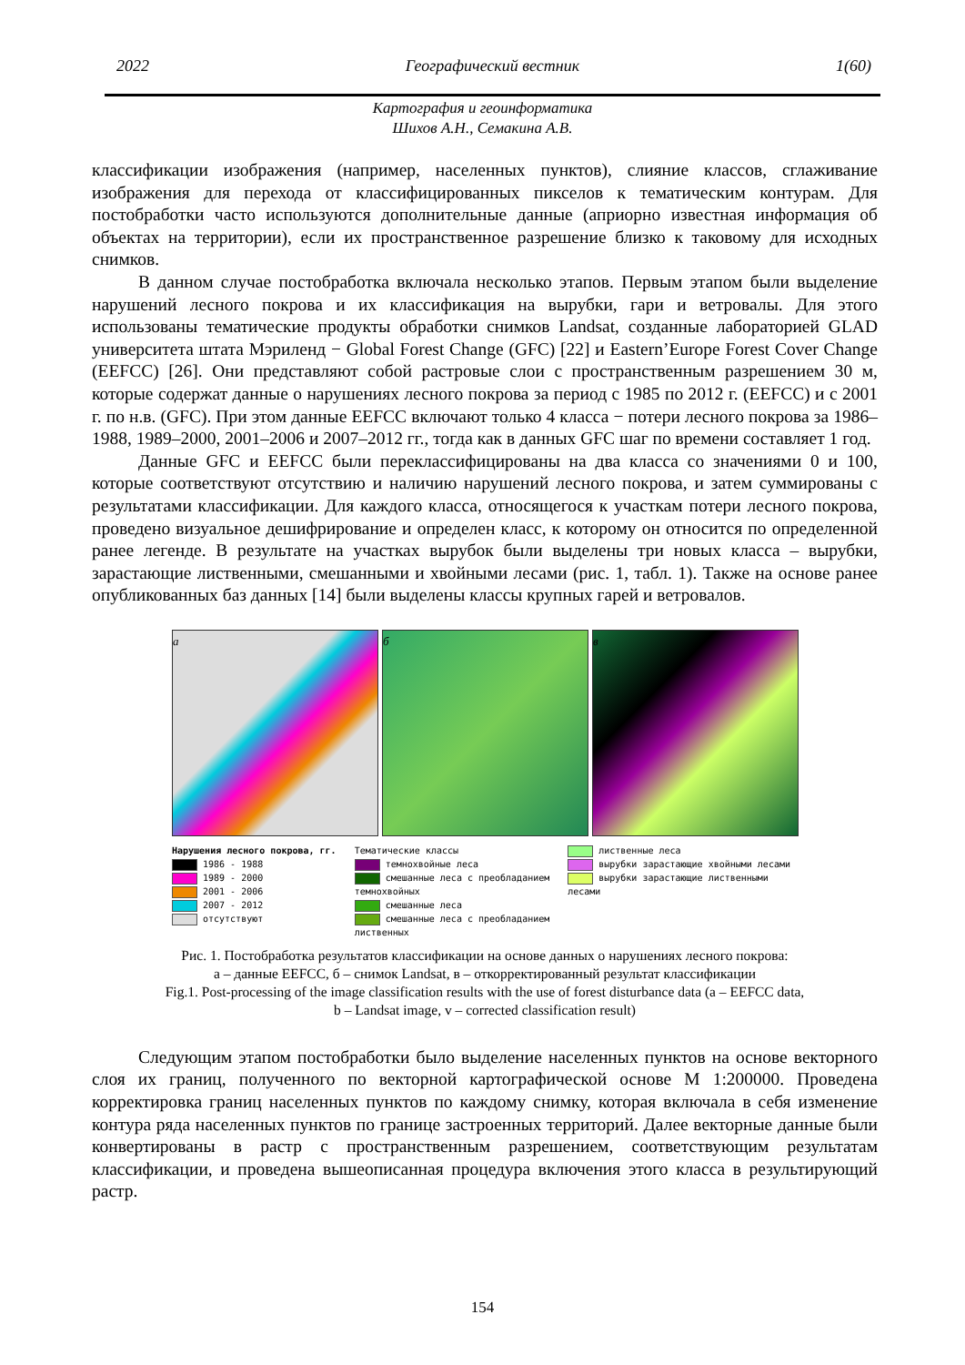2022 Географический вестник 1(60)
Картография и геоинформатика
Шихов А.Н., Семакина А.В.
классификации изображения (например, населенных пунктов), слияние классов, сглаживание изображения для перехода от классифицированных пикселов к тематическим контурам. Для постобработки часто используются дополнительные данные (априорно известная информация об объектах на территории), если их пространственное разрешение близко к таковому для исходных снимков.
В данном случае постобработка включала несколько этапов. Первым этапом были выделение нарушений лесного покрова и их классификация на вырубки, гари и ветровалы. Для этого использованы тематические продукты обработки снимков Landsat, созданные лабораторией GLAD университета штата Мэриленд − Global Forest Change (GFC) [22] и Eastern’Europe Forest Cover Change (EEFCC) [26]. Они представляют собой растровые слои с пространственным разрешением 30 м, которые содержат данные о нарушениях лесного покрова за период с 1985 по 2012 г. (EEFCC) и с 2001 г. по н.в. (GFC). При этом данные EEFCC включают только 4 класса − потери лесного покрова за 1986–1988, 1989–2000, 2001–2006 и 2007–2012 гг., тогда как в данных GFC шаг по времени составляет 1 год.
Данные GFC и EEFCC были переклассифицированы на два класса со значениями 0 и 100, которые соответствуют отсутствию и наличию нарушений лесного покрова, и затем суммированы с результатами классификации. Для каждого класса, относящегося к участкам потери лесного покрова, проведено визуальное дешифрирование и определен класс, к которому он относится по определенной ранее легенде. В результате на участках вырубок были выделены три новых класса – вырубки, зарастающие лиственными, смешанными и хвойными лесами (рис. 1, табл. 1). Также на основе ранее опубликованных баз данных [14] были выделены классы крупных гарей и ветровалов.
а б в
Нарушения лесного покрова, гг.
1986 - 1988
1989 - 2000
2001 - 2006
2007 - 2012
отсутствуют
Тематические классы
темнохвойные леса
смешанные леса с преобладанием
темнохвойных
смешанные леса
смешанные леса с преобладанием
лиственных
лиственные леса
вырубки зарастающие хвойными лесами
вырубки зарастающие лиственными
лесами
Рис. 1. Постобработка результатов классификации на основе данных о нарушениях лесного покрова:
а – данные EEFCC, б – снимок Landsat, в – откорректированный результат классификации
Fig.1. Post-processing of the image classification results with the use of forest disturbance data (a – EEFCC data,
b – Landsat image, v – corrected classification result)
Следующим этапом постобработки было выделение населенных пунктов на основе векторного слоя их границ, полученного по векторной картографической основе М 1:200000. Проведена корректировка границ населенных пунктов по каждому снимку, которая включала в себя изменение контура ряда населенных пунктов по границе застроенных территорий. Далее векторные данные были конвертированы в растр с пространственным разрешением, соответствующим результатам классификации, и проведена вышеописанная процедура включения этого класса в результирующий растр.
154